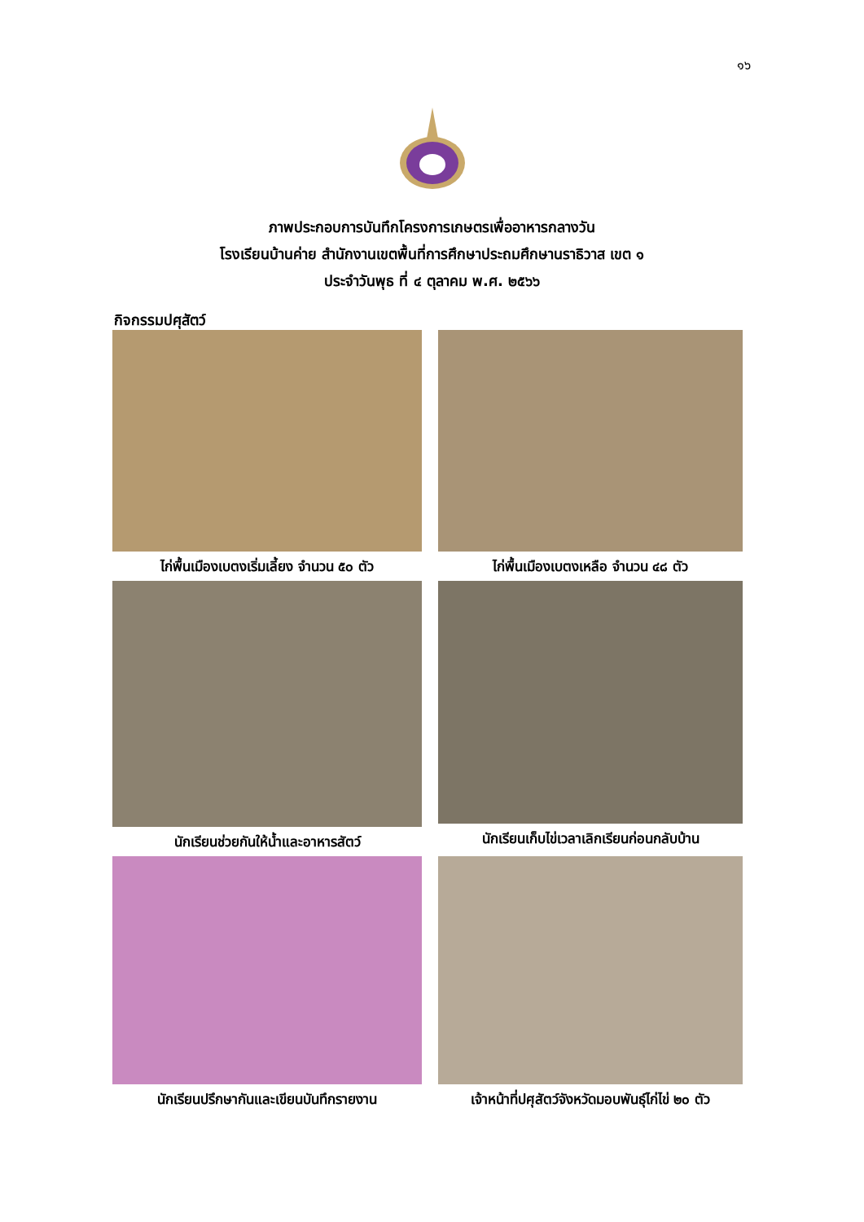๑๖
ภาพประกอบการบันทึกโครงการเกษตรเพื่ออาหารกลางวัน
โรงเรียนบ้านค่าย สำนักงานเขตพื้นที่การศึกษาประถมศึกษานราธิวาส เขต ๑
ประจำวันพุธ ที่ ๔ ตุลาคม พ.ศ. ๒๕๖๖
กิจกรรมปศุสัตว์
ไก่พื้นเมืองเบตงเริ่มเลี้ยง จำนวน ๕๐ ตัว
ไก่พื้นเมืองเบตงเหลือ จำนวน ๔๘ ตัว
นักเรียนช่วยกันให้น้ำและอาหารสัตว์
นักเรียนเก็บไข่เวลาเลิกเรียนก่อนกลับบ้าน
นักเรียนปรึกษากันและเขียนบันทึกรายงาน
เจ้าหน้าที่ปศุสัตว์จังหวัดมอบพันธุ์ไก่ไข่ ๒๐ ตัว